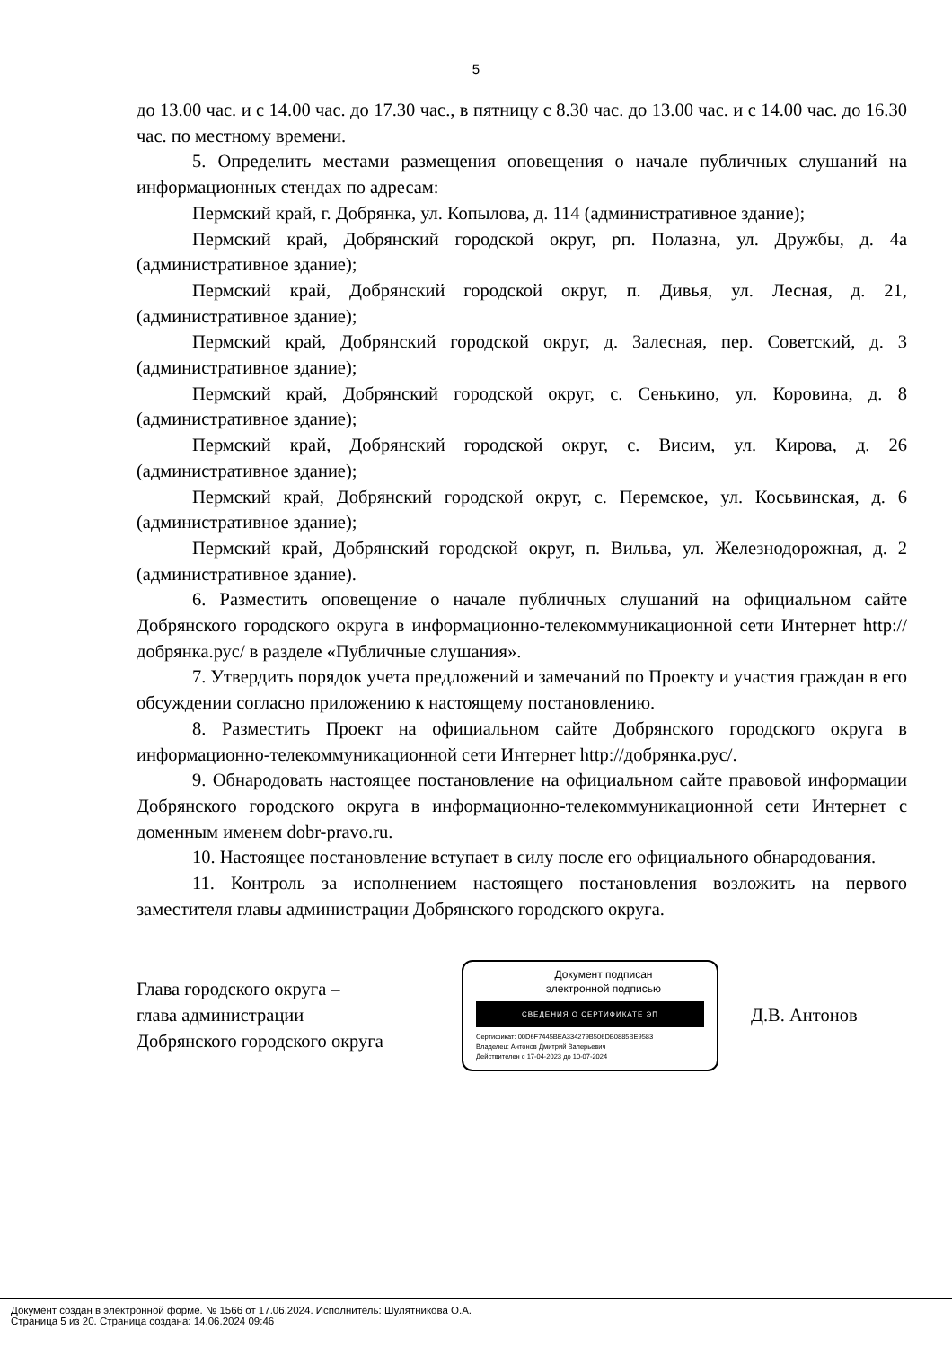5
до 13.00 час. и с 14.00 час. до 17.30 час., в пятницу с 8.30 час. до 13.00 час. и с 14.00 час. до 16.30 час. по местному времени.
5. Определить местами размещения оповещения о начале публичных слушаний на информационных стендах по адресам:
Пермский край, г. Добрянка, ул. Копылова, д. 114 (административное здание);
Пермский край, Добрянский городской округ, рп. Полазна, ул. Дружбы, д. 4а (административное здание);
Пермский край, Добрянский городской округ, п. Дивья, ул. Лесная, д. 21, (административное здание);
Пермский край, Добрянский городской округ, д. Залесная, пер. Советский, д. 3 (административное здание);
Пермский край, Добрянский городской округ, с. Сенькино, ул. Коровина, д. 8 (административное здание);
Пермский край, Добрянский городской округ, с. Висим, ул. Кирова, д. 26 (административное здание);
Пермский край, Добрянский городской округ, с. Перемское, ул. Косьвинская, д. 6 (административное здание);
Пермский край, Добрянский городской округ, п. Вильва, ул. Железнодорожная, д. 2 (административное здание).
6. Разместить оповещение о начале публичных слушаний на официальном сайте Добрянского городского округа в информационно-телекоммуникационной сети Интернет http://добрянка.рус/ в разделе «Публичные слушания».
7. Утвердить порядок учета предложений и замечаний по Проекту и участия граждан в его обсуждении согласно приложению к настоящему постановлению.
8. Разместить Проект на официальном сайте Добрянского городского округа в информационно-телекоммуникационной сети Интернет http://добрянка.рус/.
9. Обнародовать настоящее постановление на официальном сайте правовой информации Добрянского городского округа в информационно-телекоммуникационной сети Интернет с доменным именем dobr-pravo.ru.
10. Настоящее постановление вступает в силу после его официального обнародования.
11. Контроль за исполнением настоящего постановления возложить на первого заместителя главы администрации Добрянского городского округа.
Глава городского округа –
глава администрации
Добрянского городского округа
Документ подписан
электронной подписью
СВЕДЕНИЯ О СЕРТИФИКАТЕ ЭП
Сертификат: 00D6F7445BEA334279B506DB0885BE9583
Владелец: Антонов Дмитрий Валерьевич
Действителен с 17-04-2023 до 10-07-2024
Д.В. Антонов
Документ создан в электронной форме. № 1566 от 17.06.2024. Исполнитель: Шулятникова О.А.
Страница 5 из 20. Страница создана: 14.06.2024 09:46